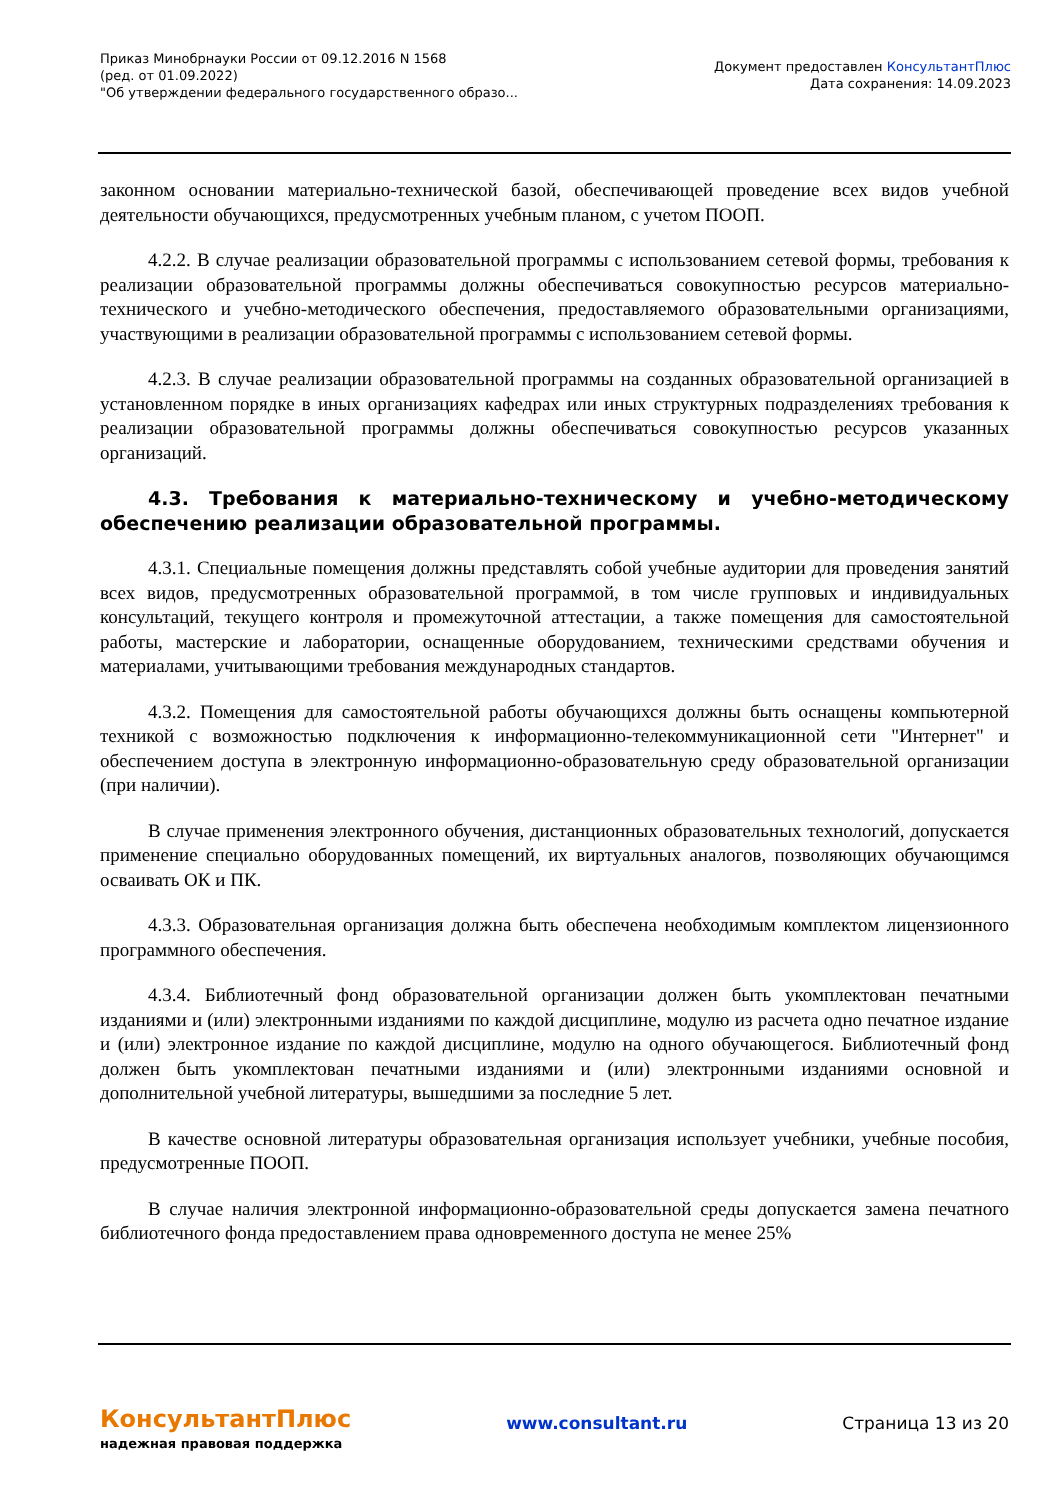Приказ Минобрнауки России от 09.12.2016 N 1568
(ред. от 01.09.2022)
"Об утверждении федерального государственного образо...
Документ предоставлен КонсультантПлюс
Дата сохранения: 14.09.2023
законном основании материально-технической базой, обеспечивающей проведение всех видов учебной деятельности обучающихся, предусмотренных учебным планом, с учетом ПООП.
4.2.2. В случае реализации образовательной программы с использованием сетевой формы, требования к реализации образовательной программы должны обеспечиваться совокупностью ресурсов материально-технического и учебно-методического обеспечения, предоставляемого образовательными организациями, участвующими в реализации образовательной программы с использованием сетевой формы.
4.2.3. В случае реализации образовательной программы на созданных образовательной организацией в установленном порядке в иных организациях кафедрах или иных структурных подразделениях требования к реализации образовательной программы должны обеспечиваться совокупностью ресурсов указанных организаций.
4.3. Требования к материально-техническому и учебно-методическому обеспечению реализации образовательной программы.
4.3.1. Специальные помещения должны представлять собой учебные аудитории для проведения занятий всех видов, предусмотренных образовательной программой, в том числе групповых и индивидуальных консультаций, текущего контроля и промежуточной аттестации, а также помещения для самостоятельной работы, мастерские и лаборатории, оснащенные оборудованием, техническими средствами обучения и материалами, учитывающими требования международных стандартов.
4.3.2. Помещения для самостоятельной работы обучающихся должны быть оснащены компьютерной техникой с возможностью подключения к информационно-телекоммуникационной сети "Интернет" и обеспечением доступа в электронную информационно-образовательную среду образовательной организации (при наличии).
В случае применения электронного обучения, дистанционных образовательных технологий, допускается применение специально оборудованных помещений, их виртуальных аналогов, позволяющих обучающимся осваивать ОК и ПК.
4.3.3. Образовательная организация должна быть обеспечена необходимым комплектом лицензионного программного обеспечения.
4.3.4. Библиотечный фонд образовательной организации должен быть укомплектован печатными изданиями и (или) электронными изданиями по каждой дисциплине, модулю из расчета одно печатное издание и (или) электронное издание по каждой дисциплине, модулю на одного обучающегося. Библиотечный фонд должен быть укомплектован печатными изданиями и (или) электронными изданиями основной и дополнительной учебной литературы, вышедшими за последние 5 лет.
В качестве основной литературы образовательная организация использует учебники, учебные пособия, предусмотренные ПООП.
В случае наличия электронной информационно-образовательной среды допускается замена печатного библиотечного фонда предоставлением права одновременного доступа не менее 25%
КонсультантПлюс
надежная правовая поддержка
www.consultant.ru Страница 13 из 20